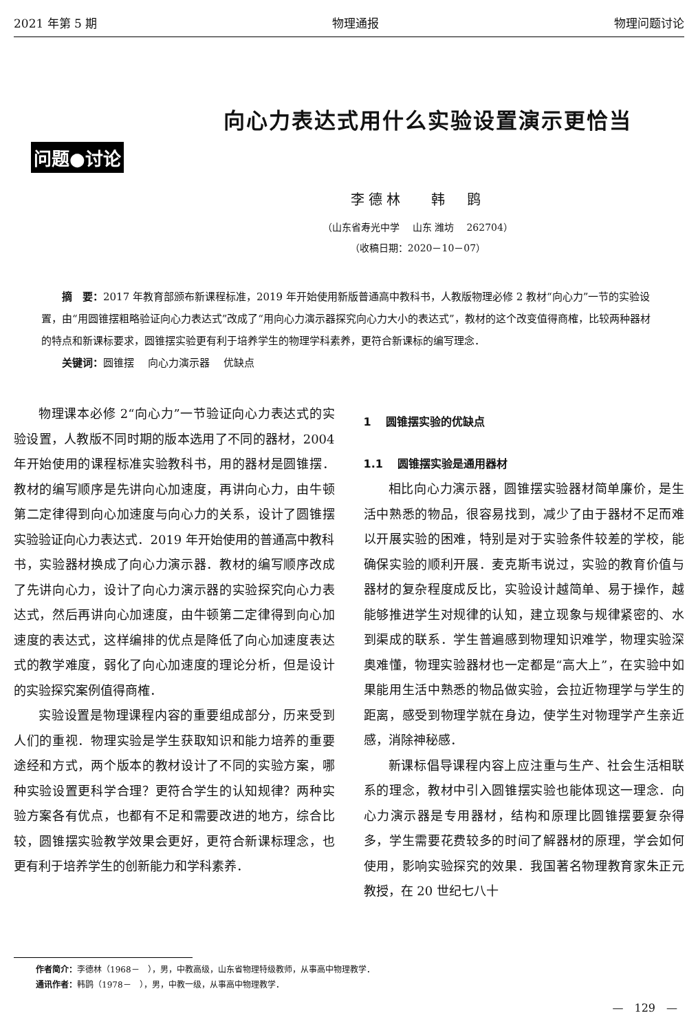2021 年第 5 期 物理通报 物理问题讨论
问题●讨论
向心力表达式用什么实验设置演示更恰当
李德林　 韩　鹍
（山东省寿光中学　 山东 潍坊　 262704）
（收稿日期：2020－10－07）
摘　要：2017 年教育部颁布新课程标准，2019 年开始使用新版普通高中教科书，人教版物理必修 2 教材“向心力”一节的实验设置，由“用圆锥摆粗略验证向心力表达式”改成了“用向心力演示器探究向心力大小的表达式”，教材的这个改变值得商榷，比较两种器材的特点和新课标要求，圆锥摆实验更有利于培养学生的物理学科素养，更符合新课标的编写理念．
关键词：圆锥摆　 向心力演示器　 优缺点
物理课本必修 2“向心力”一节验证向心力表达式的实验设置，人教版不同时期的版本选用了不同的器材，2004 年开始使用的课程标准实验教科书，用的器材是圆锥摆．教材的编写顺序是先讲向心加速度，再讲向心力，由牛顿第二定律得到向心加速度与向心力的关系，设计了圆锥摆实验验证向心力表达式．2019 年开始使用的普通高中教科书，实验器材换成了向心力演示器．教材的编写顺序改成了先讲向心力，设计了向心力演示器的实验探究向心力表达式，然后再讲向心加速度，由牛顿第二定律得到向心加速度的表达式，这样编排的优点是降低了向心加速度表达式的教学难度，弱化了向心加速度的理论分析，但是设计的实验探究案例值得商榷．
实验设置是物理课程内容的重要组成部分，历来受到人们的重视．物理实验是学生获取知识和能力培养的重要途经和方式，两个版本的教材设计了不同的实验方案，哪种实验设置更科学合理？更符合学生的认知规律？两种实验方案各有优点，也都有不足和需要改进的地方，综合比较，圆锥摆实验教学效果会更好，更符合新课标理念，也更有利于培养学生的创新能力和学科素养．
1　 圆锥摆实验的优缺点
1.1　 圆锥摆实验是通用器材
相比向心力演示器，圆锥摆实验器材简单廉价，是生活中熟悉的物品，很容易找到，减少了由于器材不足而难以开展实验的困难，特别是对于实验条件较差的学校，能确保实验的顺利开展．麦克斯韦说过，实验的教育价值与器材的复杂程度成反比，实验设计越简单、易于操作，越能够推进学生对规律的认知，建立现象与规律紧密的、水到渠成的联系．学生普遍感到物理知识难学，物理实验深奥难懂，物理实验器材也一定都是“高大上”，在实验中如果能用生活中熟悉的物品做实验，会拉近物理学与学生的距离，感受到物理学就在身边，使学生对物理学产生亲近感，消除神秘感．
新课标倡导课程内容上应注重与生产、社会生活相联系的理念，教材中引入圆锥摆实验也能体现这一理念．向心力演示器是专用器材，结构和原理比圆锥摆要复杂得多，学生需要花费较多的时间了解器材的原理，学会如何使用，影响实验探究的效果．我国著名物理教育家朱正元教授，在 20 世纪七八十
作者简介：李德林（1968－　），男，中教高级，山东省物理特级教师，从事高中物理教学．
通讯作者：韩鹍（1978－　），男，中教一级，从事高中物理教学．
—　129　—